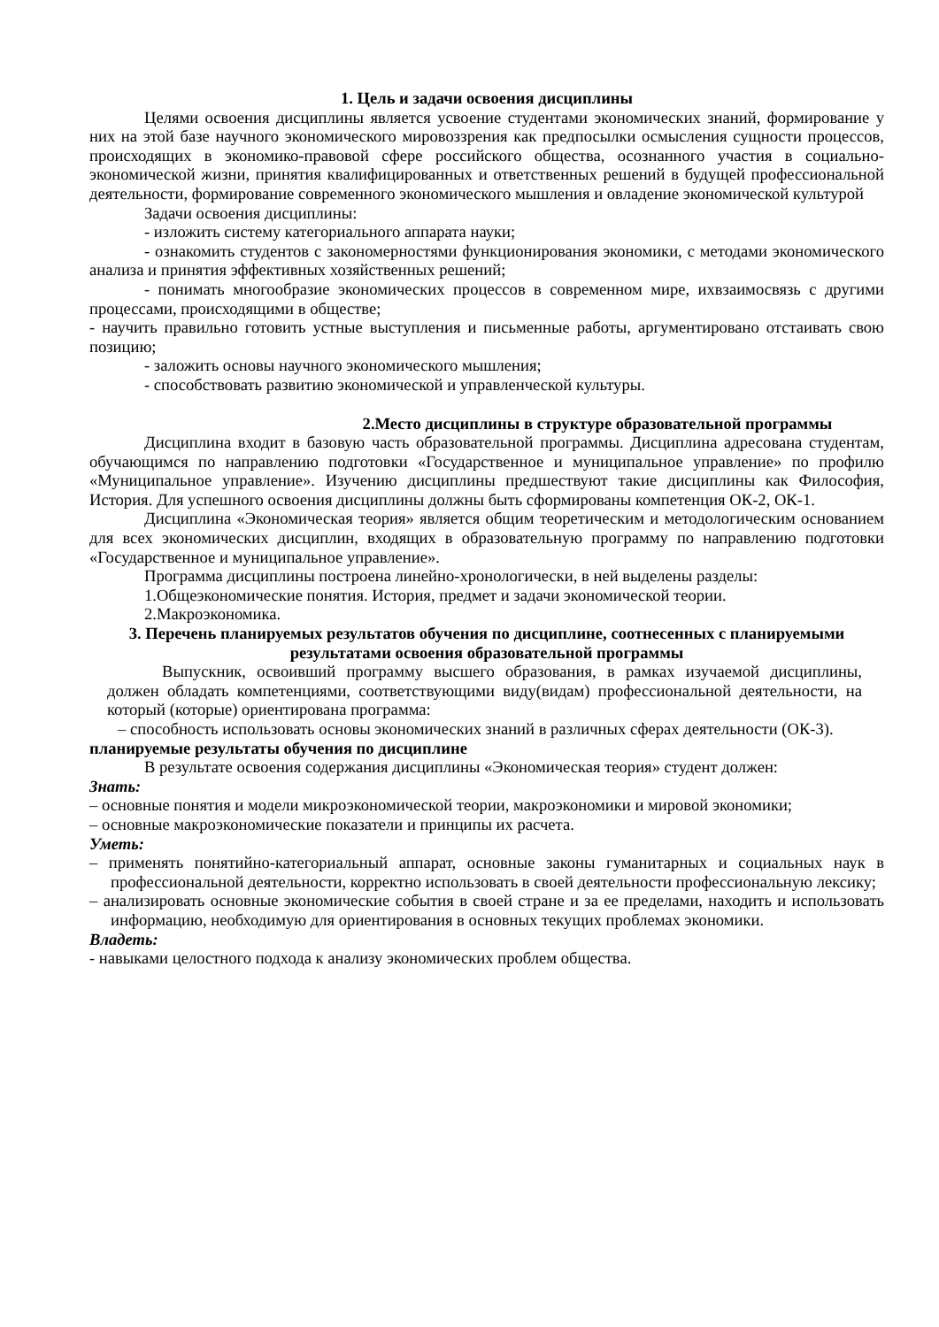1. Цель и задачи освоения дисциплины
Целями освоения дисциплины является усвоение студентами экономических знаний, формирование у них на этой базе научного экономического мировоззрения как предпосылки осмысления сущности процессов, происходящих в экономико-правовой сфере российского общества, осознанного участия в социально-экономической жизни, принятия квалифицированных и ответственных решений в будущей профессиональной деятельности, формирование современного экономического мышления и овладение экономической культурой
Задачи освоения дисциплины:
- изложить систему категориального аппарата науки;
- ознакомить студентов с закономерностями функционирования экономики, с методами экономического анализа и принятия эффективных хозяйственных решений;
- понимать многообразие экономических процессов в современном мире, ихвзаимосвязь с другими процессами, происходящими в обществе;
- научить правильно готовить устные выступления и письменные работы, аргументировано отстаивать свою позицию;
- заложить основы научного экономического мышления;
- способствовать развитию экономической и управленческой культуры.
2.Место дисциплины в структуре образовательной программы
Дисциплина входит в базовую часть образовательной программы. Дисциплина адресована студентам, обучающимся по направлению подготовки «Государственное и муниципальное управление» по профилю «Муниципальное управление». Изучению дисциплины предшествуют такие дисциплины как Философия, История. Для успешного освоения дисциплины должны быть сформированы компетенция ОК-2, ОК-1.
Дисциплина «Экономическая теория» является общим теоретическим и методологическим основанием для всех экономических дисциплин, входящих в образовательную программу по направлению подготовки «Государственное и муниципальное управление».
Программа дисциплины построена линейно-хронологически, в ней выделены разделы:
1.Общеэкономические понятия. История, предмет и задачи экономической теории.
2.Макроэкономика.
3. Перечень планируемых результатов обучения по дисциплине, соотнесенных с планируемыми результатами освоения образовательной программы
Выпускник, освоивший программу высшего образования, в рамках изучаемой дисциплины, должен обладать компетенциями, соответствующими виду(видам) профессиональной деятельности, на который (которые) ориентирована программа:
– способность использовать основы экономических знаний в различных сферах деятельности (ОК-3).
планируемые результаты обучения по дисциплине
В результате освоения содержания дисциплины «Экономическая теория» студент должен:
Знать:
– основные понятия и модели микроэкономической теории, макроэкономики и мировой экономики;
– основные макроэкономические показатели и принципы их расчета.
Уметь:
– применять понятийно-категориальный аппарат, основные законы гуманитарных и социальных наук в профессиональной деятельности, корректно использовать в своей деятельности профессиональную лексику;
– анализировать основные экономические события в своей стране и за ее пределами, находить и использовать информацию, необходимую для ориентирования в основных текущих проблемах экономики.
Владеть:
- навыками целостного подхода к анализу экономических проблем общества.